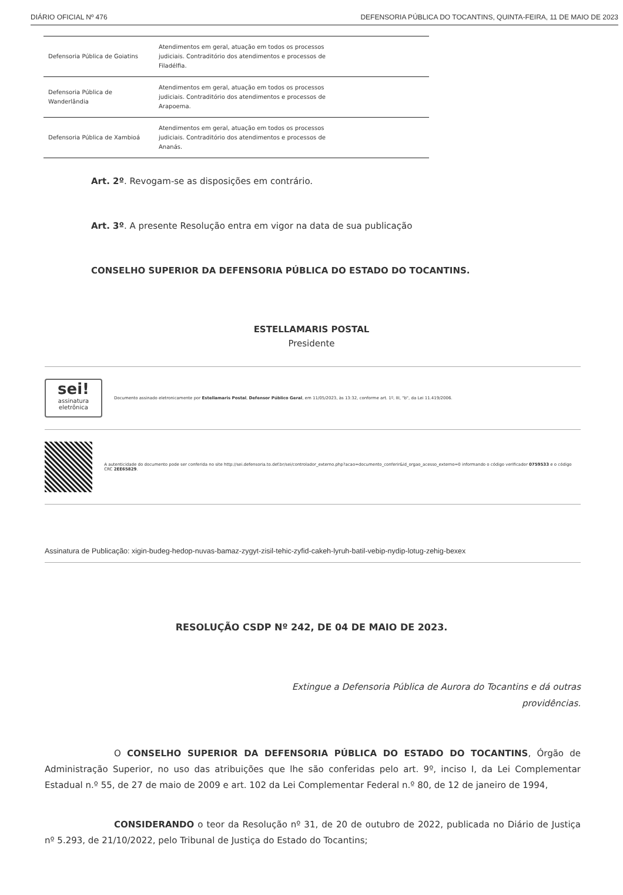DIÁRIO OFICIAL Nº 476 DEFENSORIA PÚBLICA DO TOCANTINS, QUINTA-FEIRA, 11 DE MAIO DE 2023
| Defensoria Pública de Goiatins | Atendimentos em geral, atuação em todos os processos judiciais. Contraditório dos atendimentos e processos de Filadélfia. |
| Defensoria Pública de Wanderlândia | Atendimentos em geral, atuação em todos os processos judiciais. Contraditório dos atendimentos e processos de Arapoema. |
| Defensoria Pública de Xambioá | Atendimentos em geral, atuação em todos os processos judiciais. Contraditório dos atendimentos e processos de Ananás. |
Art. 2º. Revogam-se as disposições em contrário.
Art. 3º. A presente Resolução entra em vigor na data de sua publicação
CONSELHO SUPERIOR DA DEFENSORIA PÚBLICA DO ESTADO DO TOCANTINS.
ESTELLAMARIS POSTAL
Presidente
sei!
assinatura eletrônica
Documento assinado eletronicamente por Estellamaris Postal, Defensor Público Geral, em 11/05/2023, às 13:32, conforme art. 1º, III, "b", da Lei 11.419/2006.
A autenticidade do documento pode ser conferida no site http://sei.defensoria.to.def.br/sei/controlador_externo.php?acao=documento_conferir&id_orgao_acesso_externo=0 informando o código verificador 0759533 e o código CRC 2EE65829.
Assinatura de Publicação: xigin-budeg-hedop-nuvas-bamaz-zygyt-zisil-tehic-zyfid-cakeh-lyruh-batil-vebip-nydip-lotug-zehig-bexex
RESOLUÇÃO CSDP Nº 242, DE 04 DE MAIO DE 2023.
Extingue a Defensoria Pública de Aurora do Tocantins e dá outras providências.
O CONSELHO SUPERIOR DA DEFENSORIA PÚBLICA DO ESTADO DO TOCANTINS, Órgão de Administração Superior, no uso das atribuições que lhe são conferidas pelo art. 9º, inciso I, da Lei Complementar Estadual n.º 55, de 27 de maio de 2009 e art. 102 da Lei Complementar Federal n.º 80, de 12 de janeiro de 1994,
CONSIDERANDO o teor da Resolução nº 31, de 20 de outubro de 2022, publicada no Diário de Justiça nº 5.293, de 21/10/2022, pelo Tribunal de Justiça do Estado do Tocantins;